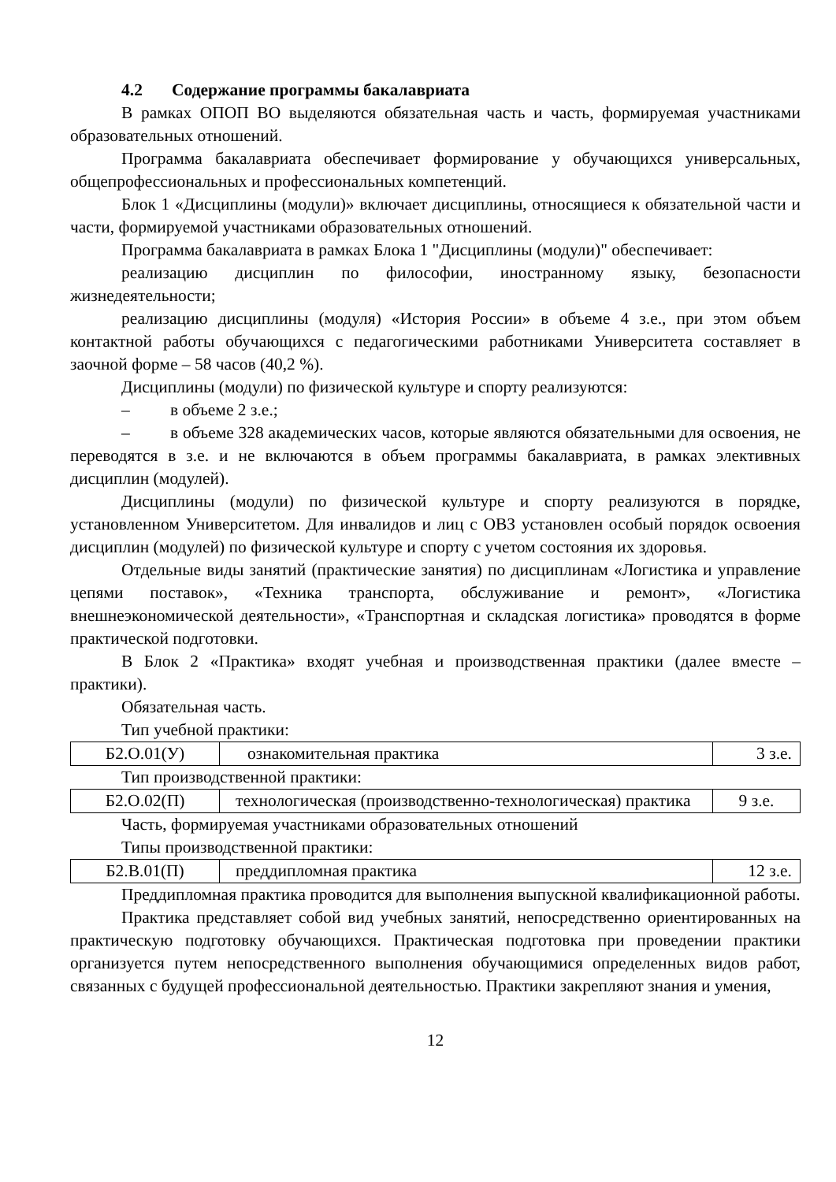4.2 Содержание программы бакалавриата
В рамках ОПОП ВО выделяются обязательная часть и часть, формируемая участниками образовательных отношений.
Программа бакалавриата обеспечивает формирование у обучающихся универсальных, общепрофессиональных и профессиональных компетенций.
Блок 1 «Дисциплины (модули)» включает дисциплины, относящиеся к обязательной части и части, формируемой участниками образовательных отношений.
Программа бакалавриата в рамках Блока 1 "Дисциплины (модули)" обеспечивает:
реализацию дисциплин по философии, иностранному языку, безопасности жизнедеятельности;
реализацию дисциплины (модуля) «История России» в объеме 4 з.е., при этом объем контактной работы обучающихся с педагогическими работниками Университета составляет в заочной форме – 58 часов (40,2 %).
Дисциплины (модули) по физической культуре и спорту реализуются:
– в объеме 2 з.е.;
– в объеме 328 академических часов, которые являются обязательными для освоения, не переводятся в з.е. и не включаются в объем программы бакалавриата, в рамках элективных дисциплин (модулей).
Дисциплины (модули) по физической культуре и спорту реализуются в порядке, установленном Университетом. Для инвалидов и лиц с ОВЗ установлен особый порядок освоения дисциплин (модулей) по физической культуре и спорту с учетом состояния их здоровья.
Отдельные виды занятий (практические занятия) по дисциплинам «Логистика и управление цепями поставок», «Техника транспорта, обслуживание и ремонт», «Логистика внешнеэкономической деятельности», «Транспортная и складская логистика» проводятся в форме практической подготовки.
В Блок 2 «Практика» входят учебная и производственная практики (далее вместе – практики).
Обязательная часть.
Тип учебной практики:
| Б2.О.01(У) | ознакомительная практика | 3 з.е. |
Тип производственной практики:
| Б2.О.02(П) | технологическая (производственно-технологическая) практика | 9 з.е. |
Часть, формируемая участниками образовательных отношений
Типы производственной практики:
| Б2.В.01(П) | преддипломная практика | 12 з.е. |
Преддипломная практика проводится для выполнения выпускной квалификационной работы.
Практика представляет собой вид учебных занятий, непосредственно ориентированных на практическую подготовку обучающихся. Практическая подготовка при проведении практики организуется путем непосредственного выполнения обучающимися определенных видов работ, связанных с будущей профессиональной деятельностью. Практики закрепляют знания и умения,
12